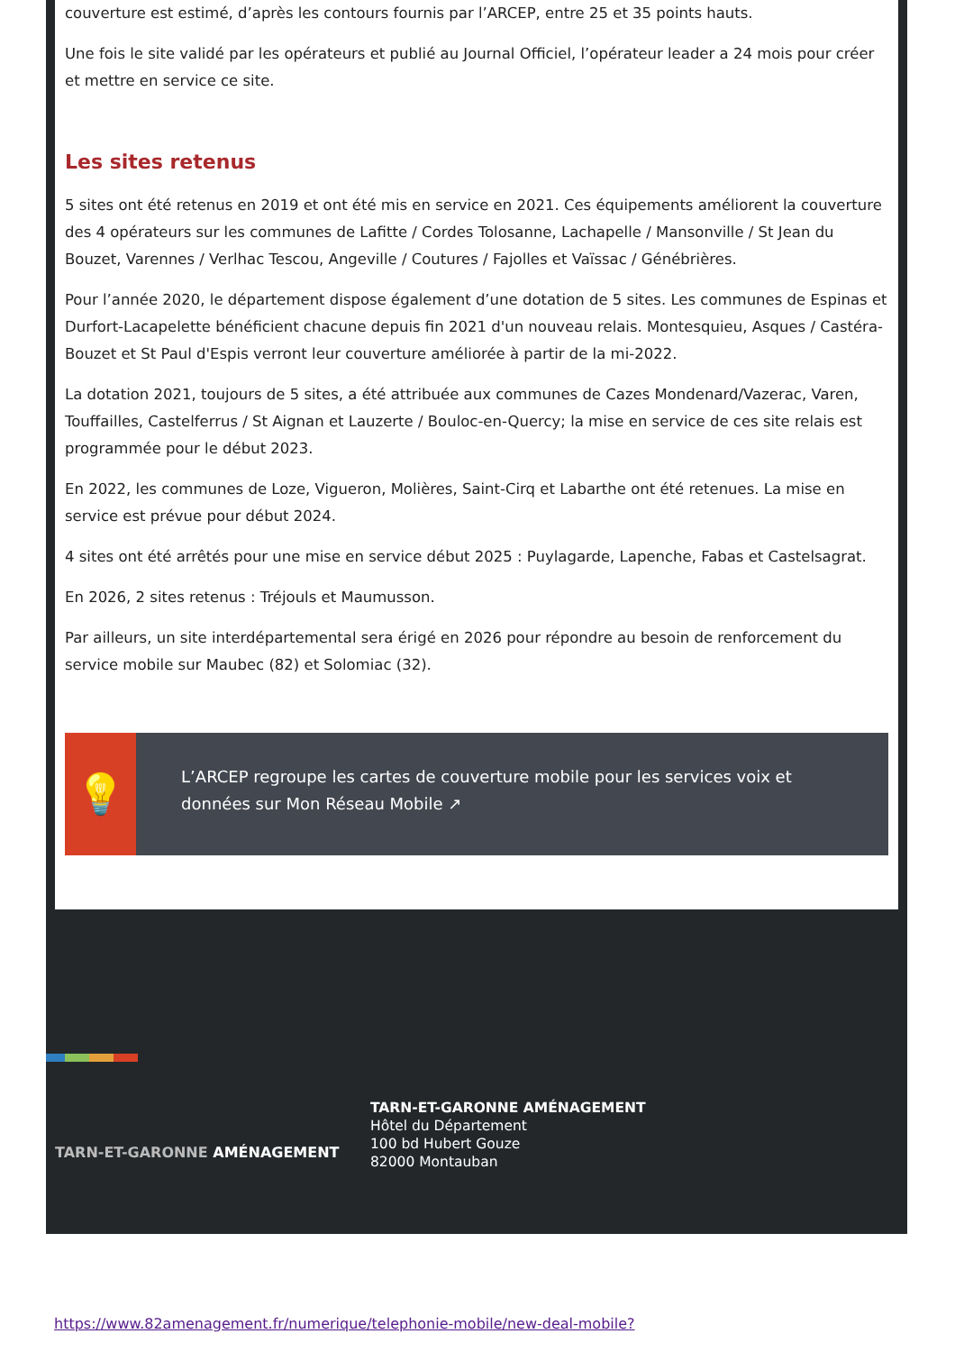couverture est estimé, d’après les contours fournis par l’ARCEP, entre 25 et 35 points hauts.
Une fois le site validé par les opérateurs et publié au Journal Officiel, l’opérateur leader a 24 mois pour créer et mettre en service ce site.
Les sites retenus
5 sites ont été retenus en 2019 et ont été mis en service en 2021. Ces équipements améliorent la couverture des 4 opérateurs sur les communes de Lafitte / Cordes Tolosanne, Lachapelle / Mansonville / St Jean du Bouzet, Varennes / Verlhac Tescou, Angeville / Coutures / Fajolles et Vaïssac / Génébrières.
Pour l’année 2020, le département dispose également d’une dotation de 5 sites. Les communes de Espinas et Durfort-Lacapelette bénéficient chacune depuis fin 2021 d'un nouveau relais. Montesquieu, Asques / Castéra-Bouzet et St Paul d'Espis verront leur couverture améliorée à partir de la mi-2022.
La dotation 2021, toujours de 5 sites, a été attribuée aux communes de Cazes Mondenard/Vazerac, Varen, Touffailles, Castelferrus / St Aignan et Lauzerte / Bouloc-en-Quercy; la mise en service de ces site relais est programmée pour le début 2023.
En 2022, les communes de Loze, Vigueron, Molières, Saint-Cirq et Labarthe ont été retenues. La mise en service est prévue pour début 2024.
4 sites ont été arrêtés pour une mise en service début 2025 : Puylagarde, Lapenche, Fabas et Castelsagrat.
En 2026, 2 sites retenus : Tréjouls et Maumusson.
Par ailleurs, un site interdépartemental sera érigé en 2026 pour répondre au besoin de renforcement du service mobile sur Maubec (82) et Solomiac (32).
💡
L’ARCEP regroupe les cartes de couverture mobile pour les services voix et données sur Mon Réseau Mobile ↗
TARN-ET-GARONNE AMÉNAGEMENT
TARN-ET-GARONNE AMÉNAGEMENT
Hôtel du Département
100 bd Hubert Gouze
82000 Montauban
https://www.82amenagement.fr/numerique/telephonie-mobile/new-deal-mobile?